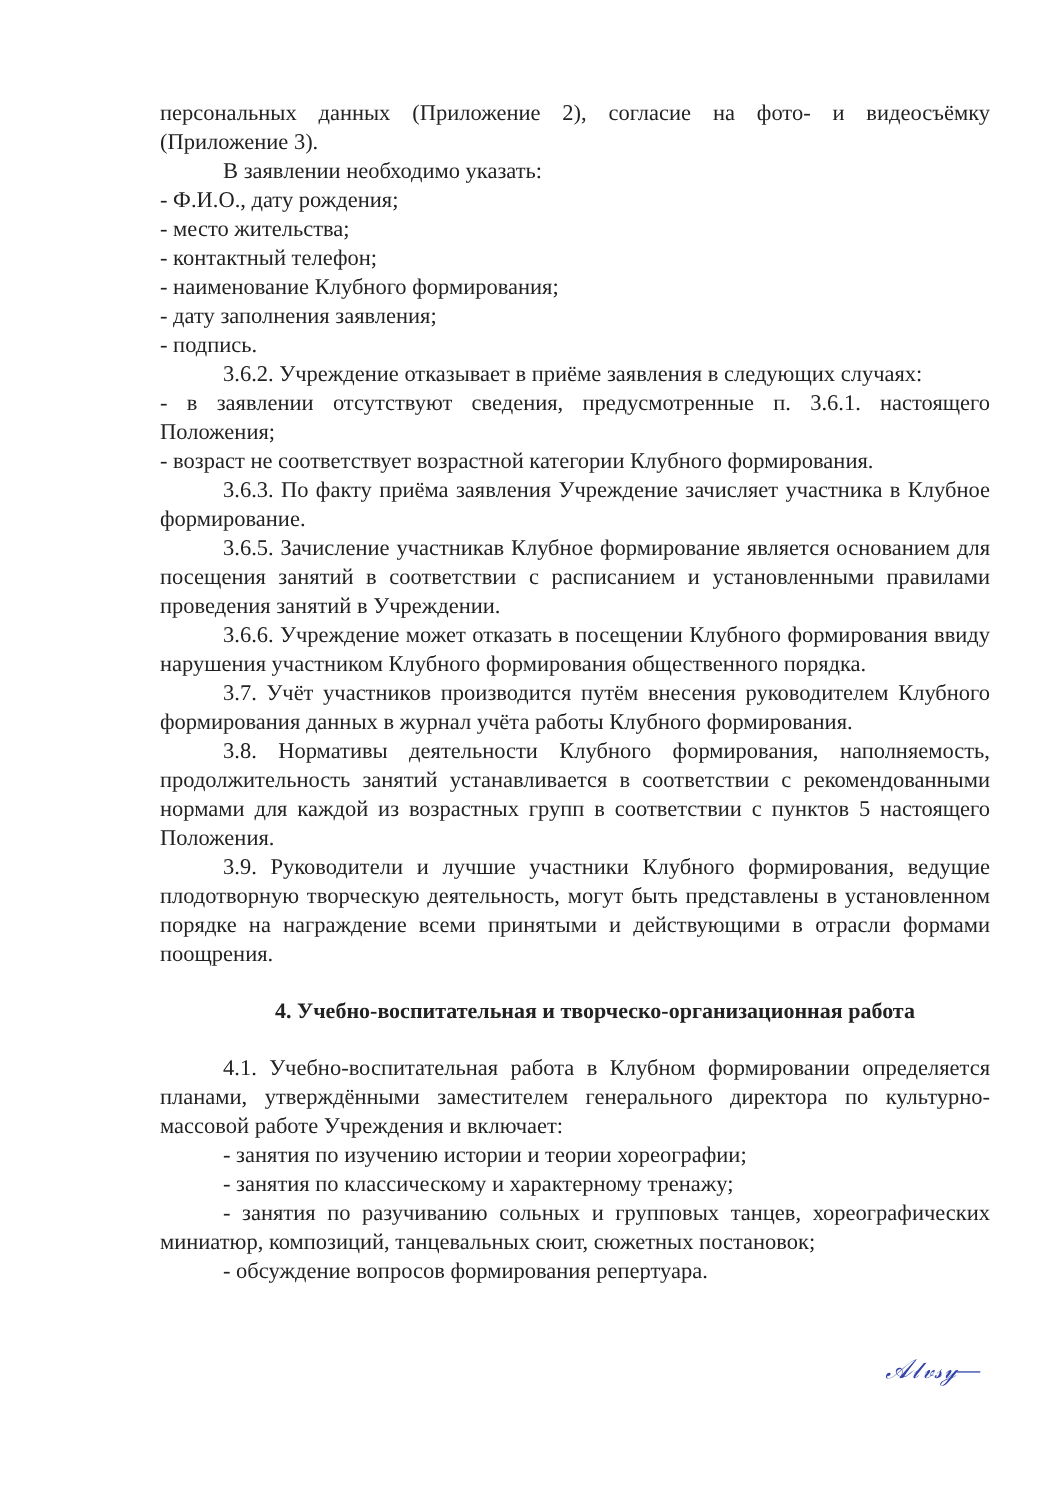персональных данных (Приложение 2), согласие на фото- и видеосъёмку (Приложение 3).
В заявлении необходимо указать:
- Ф.И.О., дату рождения;
- место жительства;
- контактный телефон;
- наименование Клубного формирования;
- дату заполнения заявления;
- подпись.
3.6.2. Учреждение отказывает в приёме заявления в следующих случаях:
- в заявлении отсутствуют сведения, предусмотренные п. 3.6.1. настоящего Положения;
- возраст не соответствует возрастной категории Клубного формирования.
3.6.3. По факту приёма заявления Учреждение зачисляет участника в Клубное формирование.
3.6.5. Зачисление участникав Клубное формирование является основанием для посещения занятий в соответствии с расписанием и установленными правилами проведения занятий в Учреждении.
3.6.6. Учреждение может отказать в посещении Клубного формирования ввиду нарушения участником Клубного формирования общественного порядка.
3.7. Учёт участников производится путём внесения руководителем Клубного формирования данных в журнал учёта работы Клубного формирования.
3.8. Нормативы деятельности Клубного формирования, наполняемость, продолжительность занятий устанавливается в соответствии с рекомендованными нормами для каждой из возрастных групп в соответствии с пунктов 5 настоящего Положения.
3.9. Руководители и лучшие участники Клубного формирования, ведущие плодотворную творческую деятельность, могут быть представлены в установленном порядке на награждение всеми принятыми и действующими в отрасли формами поощрения.
4. Учебно-воспитательная и творческо-организационная работа
4.1. Учебно-воспитательная работа в Клубном формировании определяется планами, утверждёнными заместителем генерального директора по культурно-массовой работе Учреждения и включает:
- занятия по изучению истории и теории хореографии;
- занятия по классическому и характерному тренажу;
- занятия по разучиванию сольных и групповых танцев, хореографических миниатюр, композиций, танцевальных сюит, сюжетных постановок;
- обсуждение вопросов формирования репертуара.
𝒜𝓁𝓋𝓈𝓎—